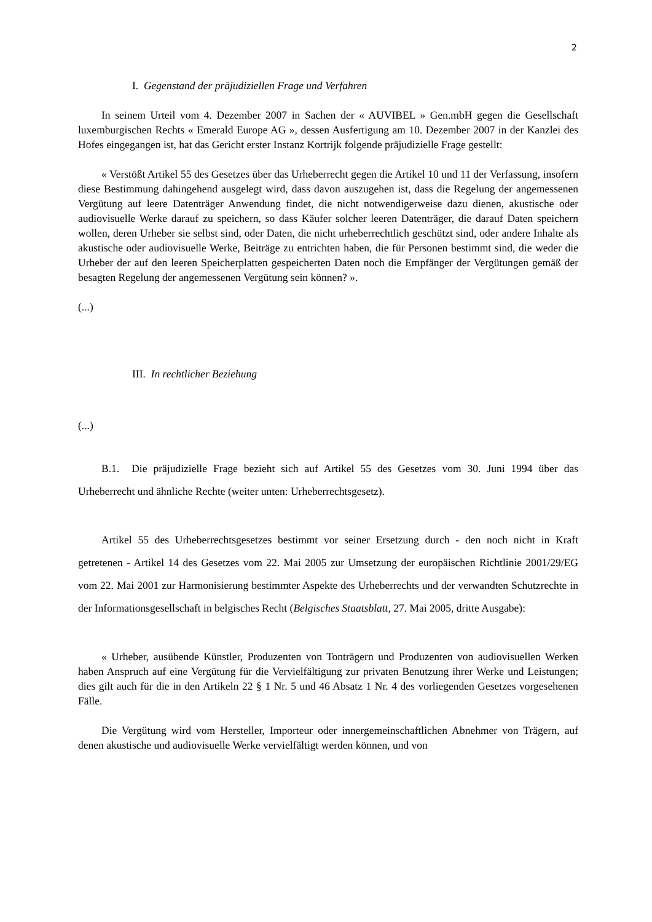2
I. Gegenstand der präjudiziellen Frage und Verfahren
In seinem Urteil vom 4. Dezember 2007 in Sachen der « AUVIBEL » Gen.mbH gegen die Gesellschaft luxemburgischen Rechts « Emerald Europe AG », dessen Ausfertigung am 10. Dezember 2007 in der Kanzlei des Hofes eingegangen ist, hat das Gericht erster Instanz Kortrijk folgende präjudizielle Frage gestellt:
« Verstößt Artikel 55 des Gesetzes über das Urheberrecht gegen die Artikel 10 und 11 der Verfassung, insofern diese Bestimmung dahingehend ausgelegt wird, dass davon auszugehen ist, dass die Regelung der angemessenen Vergütung auf leere Datenträger Anwendung findet, die nicht notwendigerweise dazu dienen, akustische oder audiovisuelle Werke darauf zu speichern, so dass Käufer solcher leeren Datenträger, die darauf Daten speichern wollen, deren Urheber sie selbst sind, oder Daten, die nicht urheberrechtlich geschützt sind, oder andere Inhalte als akustische oder audiovisuelle Werke, Beiträge zu entrichten haben, die für Personen bestimmt sind, die weder die Urheber der auf den leeren Speicherplatten gespeicherten Daten noch die Empfänger der Vergütungen gemäß der besagten Regelung der angemessenen Vergütung sein können? ».
(...)
III. In rechtlicher Beziehung
(...)
B.1. Die präjudizielle Frage bezieht sich auf Artikel 55 des Gesetzes vom 30. Juni 1994 über das Urheberrecht und ähnliche Rechte (weiter unten: Urheberrechtsgesetz).
Artikel 55 des Urheberrechtsgesetzes bestimmt vor seiner Ersetzung durch - den noch nicht in Kraft getretenen - Artikel 14 des Gesetzes vom 22. Mai 2005 zur Umsetzung der europäischen Richtlinie 2001/29/EG vom 22. Mai 2001 zur Harmonisierung bestimmter Aspekte des Urheberrechts und der verwandten Schutzrechte in der Informationsgesellschaft in belgisches Recht (Belgisches Staatsblatt, 27. Mai 2005, dritte Ausgabe):
« Urheber, ausübende Künstler, Produzenten von Tonträgern und Produzenten von audiovisuellen Werken haben Anspruch auf eine Vergütung für die Vervielfältigung zur privaten Benutzung ihrer Werke und Leistungen; dies gilt auch für die in den Artikeln 22 § 1 Nr. 5 und 46 Absatz 1 Nr. 4 des vorliegenden Gesetzes vorgesehenen Fälle.
Die Vergütung wird vom Hersteller, Importeur oder innergemeinschaftlichen Abnehmer von Trägern, auf denen akustische und audiovisuelle Werke vervielfältigt werden können, und von